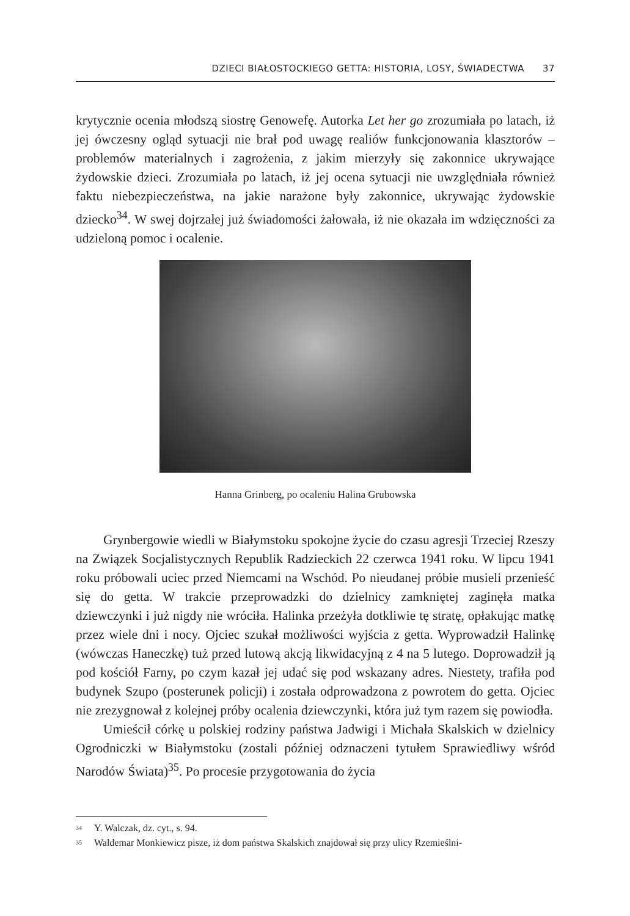DZIECI BIAŁOSTOCKIEGO GETTA: HISTORIA, LOSY, ŚWIADECTWA 37
krytycznie ocenia młodszą siostrę Genowefę. Autorka Let her go zrozumiała po latach, iż jej ówczesny ogląd sytuacji nie brał pod uwagę realiów funkcjonowania klasztorów – problemów materialnych i zagrożenia, z jakim mierzyły się zakonnice ukrywające żydowskie dzieci. Zrozumiała po latach, iż jej ocena sytuacji nie uwzględniała również faktu niebezpieczeństwa, na jakie narażone były zakonnice, ukrywając żydowskie dziecko<sup>34</sup>. W swej dojrzałej już świadomości żałowała, iż nie okazała im wdzięczności za udzieloną pomoc i ocalenie.
Hanna Grinberg, po ocaleniu Halina Grubowska
Grynbergowie wiedli w Białymstoku spokojne życie do czasu agresji Trzeciej Rzeszy na Związek Socjalistycznych Republik Radzieckich 22 czerwca 1941 roku. W lipcu 1941 roku próbowali uciec przed Niemcami na Wschód. Po nieudanej próbie musieli przenieść się do getta. W trakcie przeprowadzki do dzielnicy zamkniętej zaginęła matka dziewczynki i już nigdy nie wróciła. Halinka przeżyła dotkliwie tę stratę, opłakując matkę przez wiele dni i nocy. Ojciec szukał możliwości wyjścia z getta. Wyprowadził Halinkę (wówczas Haneczkę) tuż przed lutową akcją likwidacyjną z 4 na 5 lutego. Doprowadził ją pod kościół Farny, po czym kazał jej udać się pod wskazany adres. Niestety, trafiła pod budynek Szupo (posterunek policji) i została odprowadzona z powrotem do getta. Ojciec nie zrezygnował z kolejnej próby ocalenia dziewczynki, która już tym razem się powiodła.
Umieścił córkę u polskiej rodziny państwa Jadwigi i Michała Skalskich w dzielnicy Ogrodniczki w Białymstoku (zostali później odznaczeni tytułem Sprawiedliwy wśród Narodów Świata)<sup>35</sup>. Po procesie przygotowania do życia
<sup>34</sup> Y. Walczak, dz. cyt., s. 94.
<sup>35</sup> Waldemar Monkiewicz pisze, iż dom państwa Skalskich znajdował się przy ulicy Rzemieślni-